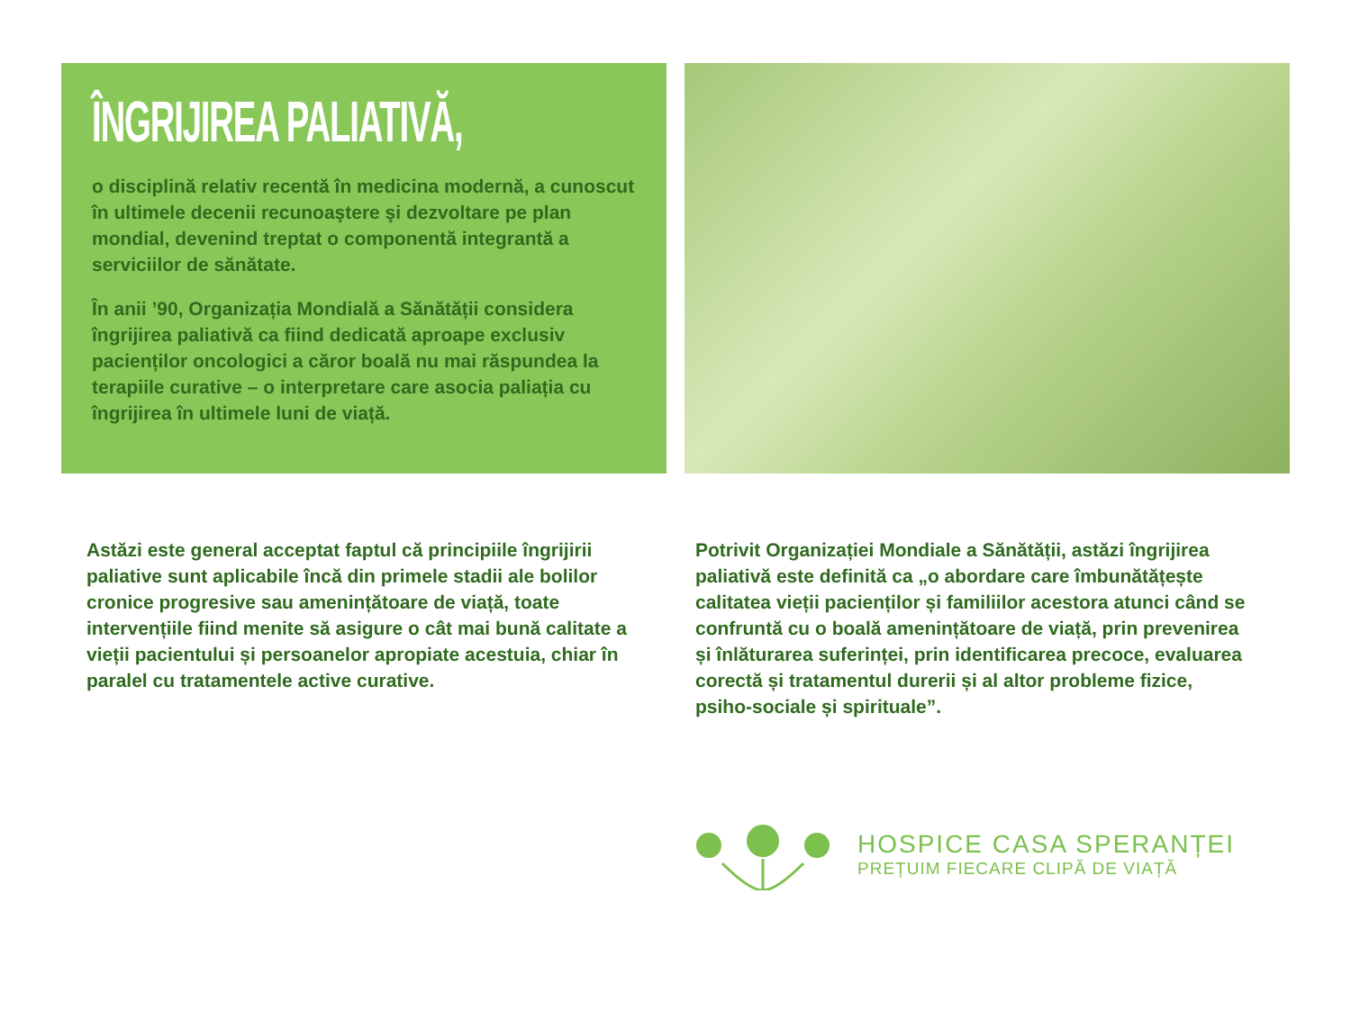ÎNGRIJIREA PALIATIVĂ,
o disciplină relativ recentă în medicina modernă, a cunoscut în ultimele decenii recunoaştere şi dezvoltare pe plan mondial, devenind treptat o componentă integrantă a serviciilor de sănătate.
În anii ’90, Organizația Mondială a Sănătății considera îngrijirea paliativă ca fiind dedicată aproape exclusiv pacienților oncologici a căror boală nu mai răspundea la terapiile curative – o interpretare care asocia paliația cu îngrijirea în ultimele luni de viață.
Astăzi este general acceptat faptul că principiile îngrijirii paliative sunt aplicabile încă din primele stadii ale bolilor cronice progresive sau amenințătoare de viață, toate intervențiile fiind menite să asigure o cât mai bună calitate a vieții pacientului și persoanelor apropiate acestuia, chiar în paralel cu tratamentele active curative.
Potrivit Organizației Mondiale a Sănătății, astăzi îngrijirea paliativă este definită ca „o abordare care îmbunătățește calitatea vieții pacienților și familiilor acestora atunci când se confruntă cu o boală amenințătoare de viață, prin prevenirea și înlăturarea suferinței, prin identificarea precoce, evaluarea corectă și tratamentul durerii și al altor probleme fizice, psiho-sociale și spirituale”.
HOSPICE CASA SPERANȚEI
PREȚUIM FIECARE CLIPĂ DE VIAȚĂ